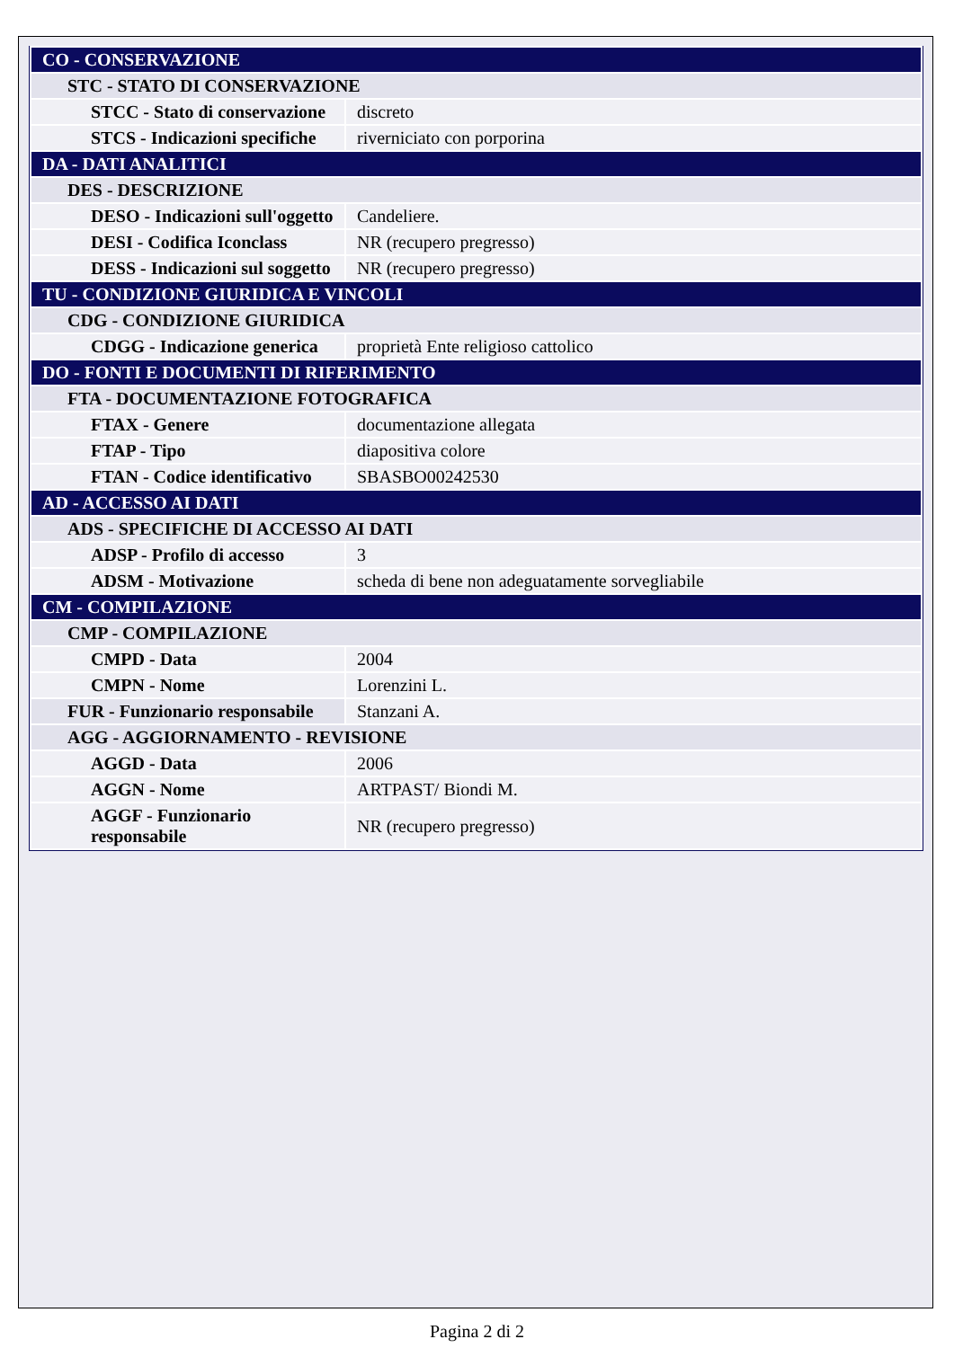| CO - CONSERVAZIONE | |
| STC - STATO DI CONSERVAZIONE | |
| STCC - Stato di conservazione | discreto |
| STCS - Indicazioni specifiche | riverniciato con porporina |
| DA - DATI ANALITICI | |
| DES - DESCRIZIONE | |
| DESO - Indicazioni sull'oggetto | Candeliere. |
| DESI - Codifica Iconclass | NR (recupero pregresso) |
| DESS - Indicazioni sul soggetto | NR (recupero pregresso) |
| TU - CONDIZIONE GIURIDICA E VINCOLI | |
| CDG - CONDIZIONE GIURIDICA | |
| CDGG - Indicazione generica | proprietà Ente religioso cattolico |
| DO - FONTI E DOCUMENTI DI RIFERIMENTO | |
| FTA - DOCUMENTAZIONE FOTOGRAFICA | |
| FTAX - Genere | documentazione allegata |
| FTAP - Tipo | diapositiva colore |
| FTAN - Codice identificativo | SBASBO00242530 |
| AD - ACCESSO AI DATI | |
| ADS - SPECIFICHE DI ACCESSO AI DATI | |
| ADSP - Profilo di accesso | 3 |
| ADSM - Motivazione | scheda di bene non adeguatamente sorvegliabile |
| CM - COMPILAZIONE | |
| CMP - COMPILAZIONE | |
| CMPD - Data | 2004 |
| CMPN - Nome | Lorenzini L. |
| FUR - Funzionario responsabile | Stanzani A. |
| AGG - AGGIORNAMENTO - REVISIONE | |
| AGGD - Data | 2006 |
| AGGN - Nome | ARTPAST/ Biondi M. |
| AGGF - Funzionario responsabile | NR (recupero pregresso) |
Pagina 2 di 2